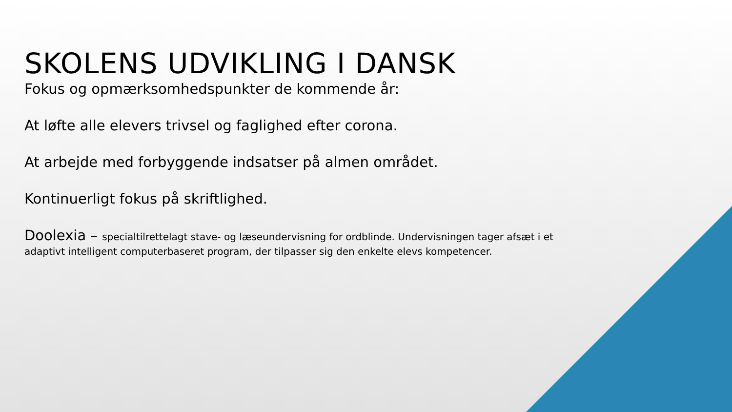SKOLENS UDVIKLING I DANSK
Fokus og opmærksomhedspunkter de kommende år:
At løfte alle elevers trivsel og faglighed efter corona.
At arbejde med forbyggende indsatser på almen området.
Kontinuerligt fokus på skriftlighed.
Doolexia – specialtilrettelagt stave- og læseundervisning for ordblinde. Undervisningen tager afsæt i et
adaptivt intelligent computerbaseret program, der tilpasser sig den enkelte elevs kompetencer.